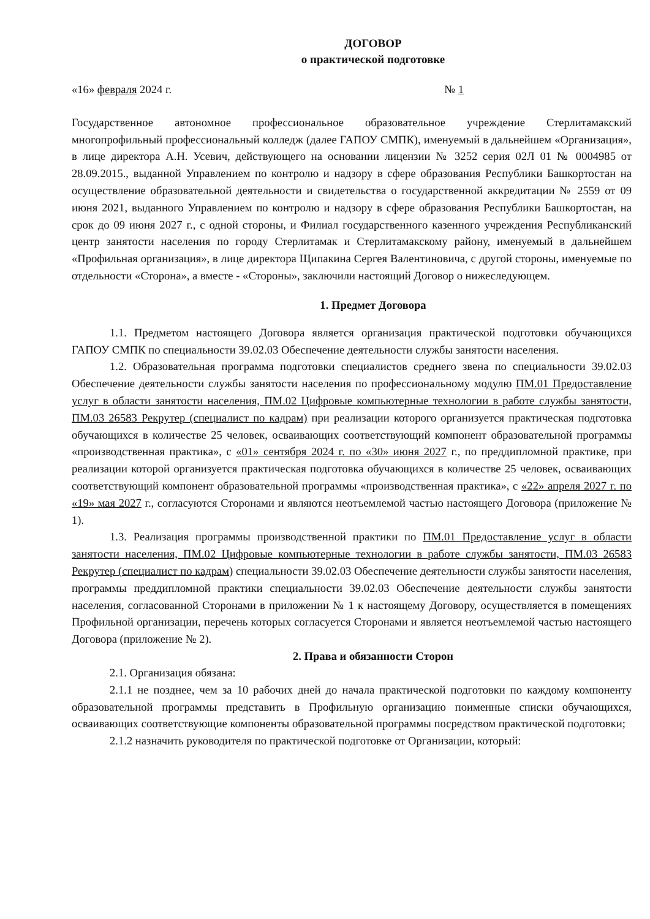ДОГОВОР
о практической подготовке
«16» февраля 2024 г. № 1
Государственное автономное профессиональное образовательное учреждение Стерлитамакский многопрофильный профессиональный колледж (далее ГАПОУ СМПК), именуемый в дальнейшем «Организация», в лице директора А.Н. Усевич, действующего на основании лицензии № 3252 серия 02Л 01 № 0004985 от 28.09.2015., выданной Управлением по контролю и надзору в сфере образования Республики Башкортостан на осуществление образовательной деятельности и свидетельства о государственной аккредитации № 2559 от 09 июня 2021, выданного Управлением по контролю и надзору в сфере образования Республики Башкортостан, на срок до 09 июня 2027 г., с одной стороны, и Филиал государственного казенного учреждения Республиканский центр занятости населения по городу Стерлитамак и Стерлитамакскому району, именуемый в дальнейшем «Профильная организация», в лице директора Щипакина Сергея Валентиновича, с другой стороны, именуемые по отдельности «Сторона», а вместе - «Стороны», заключили настоящий Договор о нижеследующем.
1. Предмет Договора
1.1. Предметом настоящего Договора является организация практической подготовки обучающихся ГАПОУ СМПК по специальности 39.02.03 Обеспечение деятельности службы занятости населения.
1.2. Образовательная программа подготовки специалистов среднего звена по специальности 39.02.03 Обеспечение деятельности службы занятости населения по профессиональному модулю ПМ.01 Предоставление услуг в области занятости населения, ПМ.02 Цифровые компьютерные технологии в работе службы занятости, ПМ.03 26583 Рекрутер (специалист по кадрам) при реализации которого организуется практическая подготовка обучающихся в количестве 25 человек, осваивающих соответствующий компонент образовательной программы «производственная практика», с «01» сентября 2024 г. по «30» июня 2027 г., по преддипломной практике, при реализации которой организуется практическая подготовка обучающихся в количестве 25 человек, осваивающих соответствующий компонент образовательной программы «производственная практика», с «22» апреля 2027 г. по «19» мая 2027 г., согласуются Сторонами и являются неотъемлемой частью настоящего Договора (приложение № 1).
1.3. Реализация программы производственной практики по ПМ.01 Предоставление услуг в области занятости населения, ПМ.02 Цифровые компьютерные технологии в работе службы занятости, ПМ.03 26583 Рекрутер (специалист по кадрам) специальности 39.02.03 Обеспечение деятельности службы занятости населения, программы преддипломной практики специальности 39.02.03 Обеспечение деятельности службы занятости населения, согласованной Сторонами в приложении № 1 к настоящему Договору, осуществляется в помещениях Профильной организации, перечень которых согласуется Сторонами и является неотъемлемой частью настоящего Договора (приложение № 2).
2. Права и обязанности Сторон
2.1. Организация обязана:
2.1.1 не позднее, чем за 10 рабочих дней до начала практической подготовки по каждому компоненту образовательной программы представить в Профильную организацию поименные списки обучающихся, осваивающих соответствующие компоненты образовательной программы посредством практической подготовки;
2.1.2 назначить руководителя по практической подготовке от Организации, который: